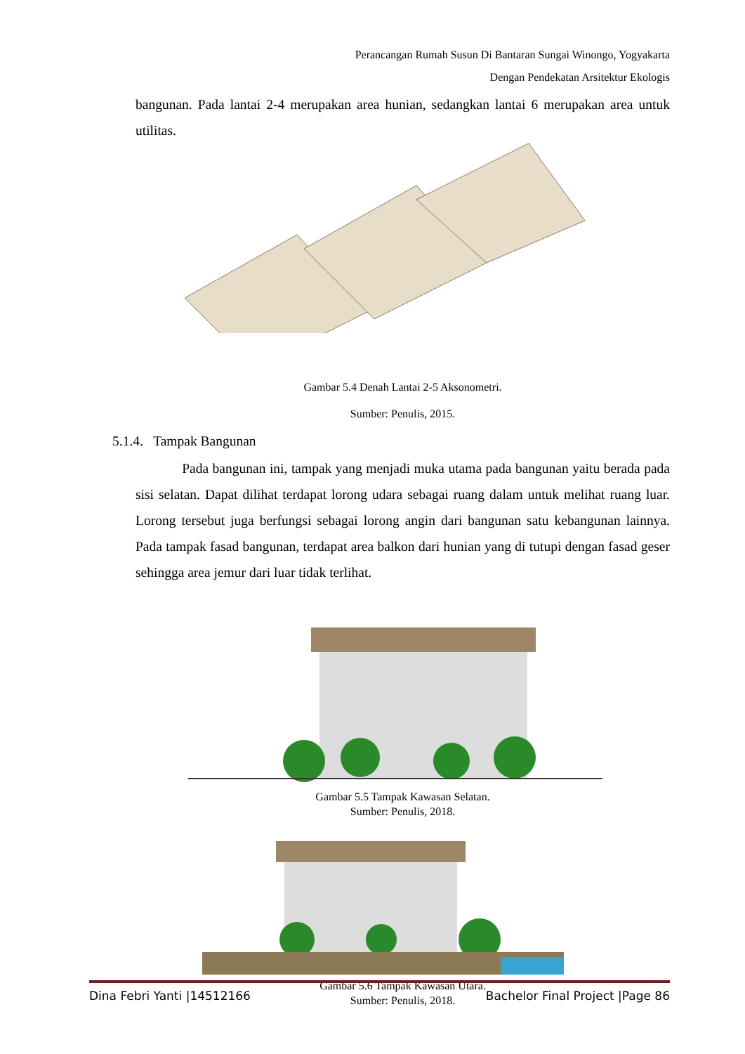Perancangan Rumah Susun Di Bantaran Sungai Winongo, Yogyakarta
Dengan Pendekatan Arsitektur Ekologis
bangunan. Pada lantai 2-4 merupakan area hunian, sedangkan lantai 6 merupakan area untuk utilitas.
Gambar 5.4 Denah Lantai 2-5 Aksonometri.
Sumber: Penulis, 2015.
5.1.4. Tampak Bangunan
Pada bangunan ini, tampak yang menjadi muka utama pada bangunan yaitu berada pada sisi selatan. Dapat dilihat terdapat lorong udara sebagai ruang dalam untuk melihat ruang luar. Lorong tersebut juga berfungsi sebagai lorong angin dari bangunan satu kebangunan lainnya. Pada tampak fasad bangunan, terdapat area balkon dari hunian yang di tutupi dengan fasad geser sehingga area jemur dari luar tidak terlihat.
Gambar 5.5 Tampak Kawasan Selatan.
Sumber: Penulis, 2018.
Gambar 5.6 Tampak Kawasan Utara.
Sumber: Penulis, 2018.
Dina Febri Yanti |14512166 Bachelor Final Project |Page 86